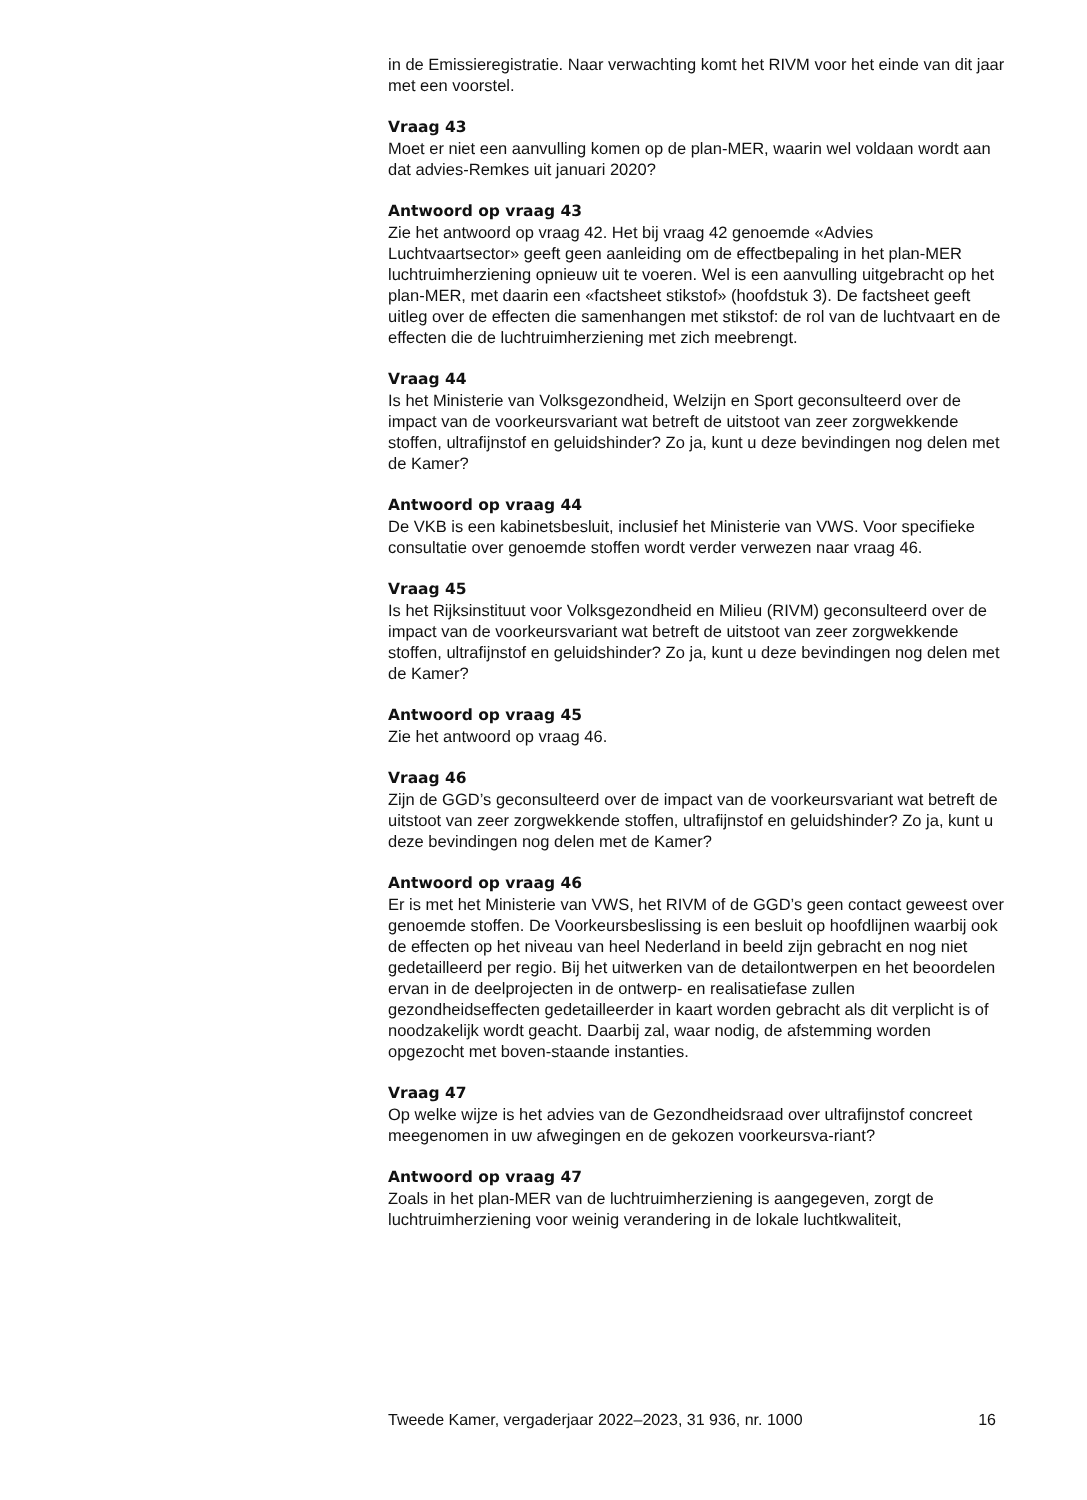in de Emissieregistratie. Naar verwachting komt het RIVM voor het einde van dit jaar met een voorstel.
Vraag 43
Moet er niet een aanvulling komen op de plan-MER, waarin wel voldaan wordt aan dat advies-Remkes uit januari 2020?
Antwoord op vraag 43
Zie het antwoord op vraag 42. Het bij vraag 42 genoemde «Advies Luchtvaartsector» geeft geen aanleiding om de effectbepaling in het plan-MER luchtruimherziening opnieuw uit te voeren. Wel is een aanvulling uitgebracht op het plan-MER, met daarin een «factsheet stikstof» (hoofdstuk 3). De factsheet geeft uitleg over de effecten die samenhangen met stikstof: de rol van de luchtvaart en de effecten die de luchtruimherziening met zich meebrengt.
Vraag 44
Is het Ministerie van Volksgezondheid, Welzijn en Sport geconsulteerd over de impact van de voorkeursvariant wat betreft de uitstoot van zeer zorgwekkende stoffen, ultrafijnstof en geluidshinder? Zo ja, kunt u deze bevindingen nog delen met de Kamer?
Antwoord op vraag 44
De VKB is een kabinetsbesluit, inclusief het Ministerie van VWS. Voor specifieke consultatie over genoemde stoffen wordt verder verwezen naar vraag 46.
Vraag 45
Is het Rijksinstituut voor Volksgezondheid en Milieu (RIVM) geconsulteerd over de impact van de voorkeursvariant wat betreft de uitstoot van zeer zorgwekkende stoffen, ultrafijnstof en geluidshinder? Zo ja, kunt u deze bevindingen nog delen met de Kamer?
Antwoord op vraag 45
Zie het antwoord op vraag 46.
Vraag 46
Zijn de GGD’s geconsulteerd over de impact van de voorkeursvariant wat betreft de uitstoot van zeer zorgwekkende stoffen, ultrafijnstof en geluidshinder? Zo ja, kunt u deze bevindingen nog delen met de Kamer?
Antwoord op vraag 46
Er is met het Ministerie van VWS, het RIVM of de GGD’s geen contact geweest over genoemde stoffen. De Voorkeursbeslissing is een besluit op hoofdlijnen waarbij ook de effecten op het niveau van heel Nederland in beeld zijn gebracht en nog niet gedetailleerd per regio. Bij het uitwerken van de detailontwerpen en het beoordelen ervan in de deelprojecten in de ontwerp- en realisatiefase zullen gezondheidseffecten gedetailleerder in kaart worden gebracht als dit verplicht is of noodzakelijk wordt geacht. Daarbij zal, waar nodig, de afstemming worden opgezocht met boven-staande instanties.
Vraag 47
Op welke wijze is het advies van de Gezondheidsraad over ultrafijnstof concreet meegenomen in uw afwegingen en de gekozen voorkeursva-riant?
Antwoord op vraag 47
Zoals in het plan-MER van de luchtruimherziening is aangegeven, zorgt de luchtruimherziening voor weinig verandering in de lokale luchtkwaliteit,
Tweede Kamer, vergaderjaar 2022–2023, 31 936, nr. 1000 16